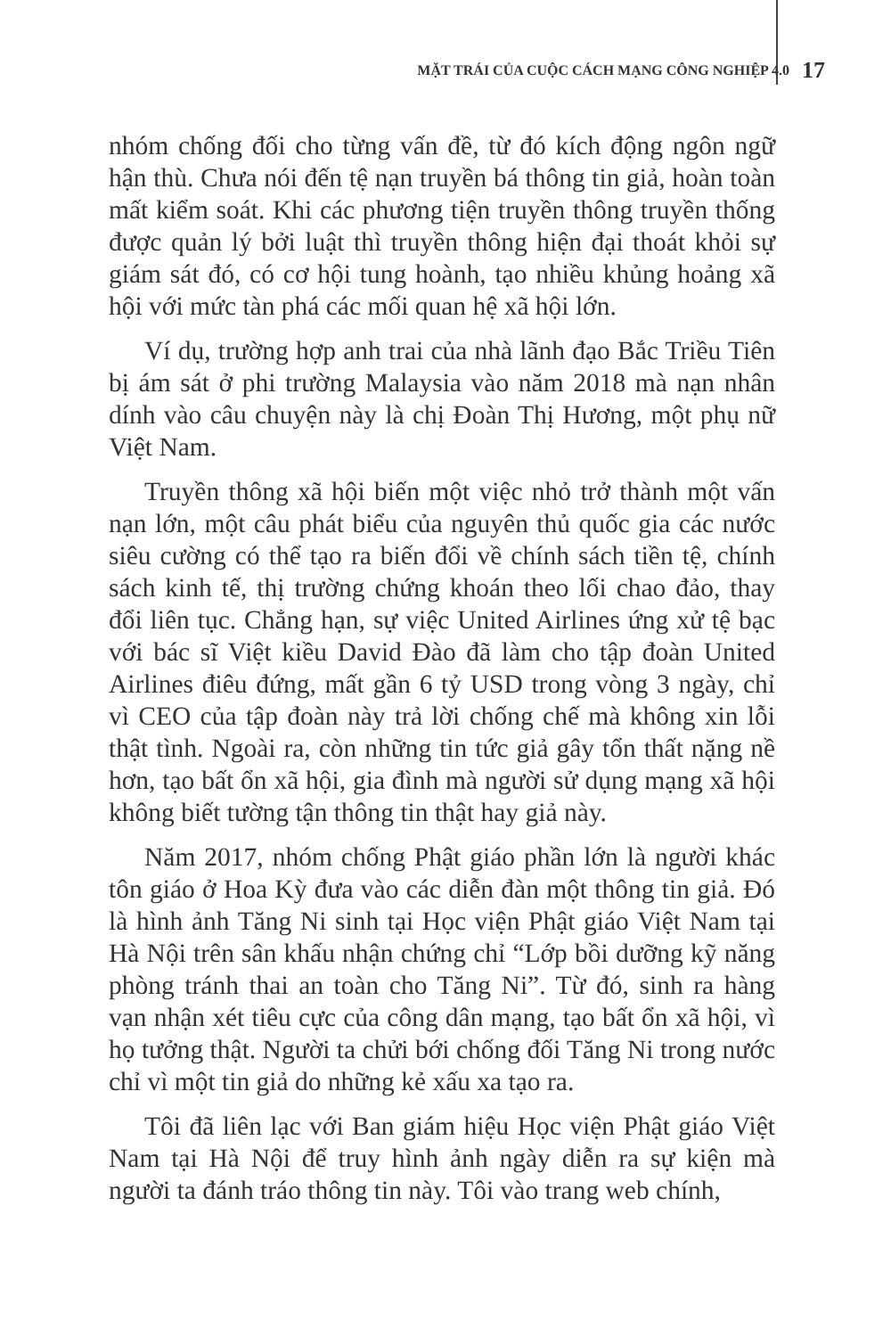MẶT TRÁI CỦA CUỘC CÁCH MẠNG CÔNG NGHIỆP 4.0 17
nhóm chống đối cho từng vấn đề, từ đó kích động ngôn ngữ hận thù. Chưa nói đến tệ nạn truyền bá thông tin giả, hoàn toàn mất kiểm soát. Khi các phương tiện truyền thông truyền thống được quản lý bởi luật thì truyền thông hiện đại thoát khỏi sự giám sát đó, có cơ hội tung hoành, tạo nhiều khủng hoảng xã hội với mức tàn phá các mối quan hệ xã hội lớn.
Ví dụ, trường hợp anh trai của nhà lãnh đạo Bắc Triều Tiên bị ám sát ở phi trường Malaysia vào năm 2018 mà nạn nhân dính vào câu chuyện này là chị Đoàn Thị Hương, một phụ nữ Việt Nam.
Truyền thông xã hội biến một việc nhỏ trở thành một vấn nạn lớn, một câu phát biểu của nguyên thủ quốc gia các nước siêu cường có thể tạo ra biến đổi về chính sách tiền tệ, chính sách kinh tế, thị trường chứng khoán theo lối chao đảo, thay đổi liên tục. Chẳng hạn, sự việc United Airlines ứng xử tệ bạc với bác sĩ Việt kiều David Đào đã làm cho tập đoàn United Airlines điêu đứng, mất gần 6 tỷ USD trong vòng 3 ngày, chỉ vì CEO của tập đoàn này trả lời chống chế mà không xin lỗi thật tình. Ngoài ra, còn những tin tức giả gây tổn thất nặng nề hơn, tạo bất ổn xã hội, gia đình mà người sử dụng mạng xã hội không biết tường tận thông tin thật hay giả này.
Năm 2017, nhóm chống Phật giáo phần lớn là người khác tôn giáo ở Hoa Kỳ đưa vào các diễn đàn một thông tin giả. Đó là hình ảnh Tăng Ni sinh tại Học viện Phật giáo Việt Nam tại Hà Nội trên sân khấu nhận chứng chỉ “Lớp bồi dưỡng kỹ năng phòng tránh thai an toàn cho Tăng Ni”. Từ đó, sinh ra hàng vạn nhận xét tiêu cực của công dân mạng, tạo bất ổn xã hội, vì họ tưởng thật. Người ta chửi bới chống đối Tăng Ni trong nước chỉ vì một tin giả do những kẻ xấu xa tạo ra.
Tôi đã liên lạc với Ban giám hiệu Học viện Phật giáo Việt Nam tại Hà Nội để truy hình ảnh ngày diễn ra sự kiện mà người ta đánh tráo thông tin này. Tôi vào trang web chính,